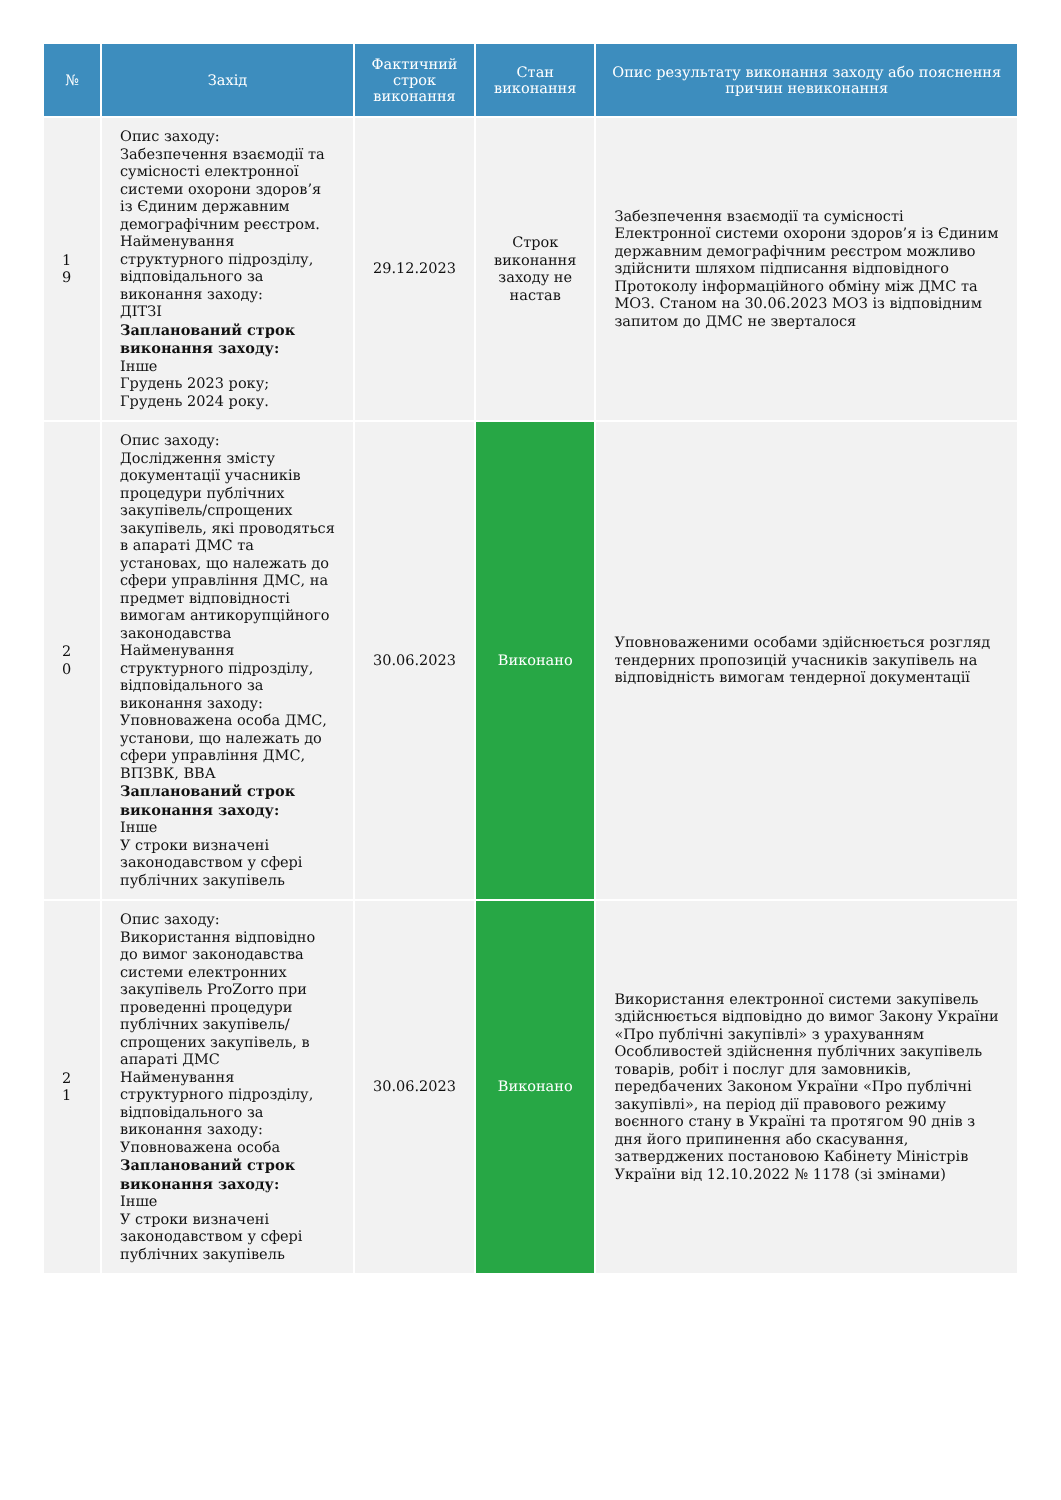| № | Захід | Фактичний строк виконання | Стан виконання | Опис результату виконання заходу або пояснення причин невиконання |
| --- | --- | --- | --- | --- |
| 1 9 | Опис заходу: Забезпечення взаємодії та сумісності електронної системи охорони здоров’я із Єдиним державним демографічним реєстром. Найменування структурного підрозділу, відповідального за виконання заходу: ДІТЗІ Запланований строк виконання заходу: Інше Грудень 2023 року; Грудень 2024 року. | 29.12.2023 | Строк виконання заходу не настав | Забезпечення взаємодії та сумісності Електронної системи охорони здоров’я із Єдиним державним демографічним реєстром можливо здійснити шляхом підписання відповідного Протоколу інформаційного обміну між ДМС та МОЗ. Станом на 30.06.2023 МОЗ із відповідним запитом до ДМС не зверталося |
| 2 0 | Опис заходу: Дослідження змісту документації учасників процедури публічних закупівель/спрощених закупівель, які проводяться в апараті ДМС та установах, що належать до сфери управління ДМС, на предмет відповідності вимогам антикорупційного законодавства Найменування структурного підрозділу, відповідального за виконання заходу: Уповноважена особа ДМС, установи, що належать до сфери управління ДМС, ВПЗВК, ВВА Запланований строк виконання заходу: Інше У строки визначені законодавством у сфері публічних закупівель | 30.06.2023 | Виконано | Уповноваженими особами здійснюється розгляд тендерних пропозицій учасників закупівель на відповідність вимогам тендерної документації |
| 2 1 | Опис заходу: Використання відповідно до вимог законодавства системи електронних закупівель ProZorro при проведенні процедури публічних закупівель/спрощених закупівель, в апараті ДМС Найменування структурного підрозділу, відповідального за виконання заходу: Уповноважена особа Запланований строк виконання заходу: Інше У строки визначені законодавством у сфері публічних закупівель | 30.06.2023 | Виконано | Використання електронної системи закупівель здійснюється відповідно до вимог Закону України «Про публічні закупівлі» з урахуванням Особливостей здійснення публічних закупівель товарів, робіт і послуг для замовників, передбачених Законом України «Про публічні закупівлі», на період дії правового режиму воєнного стану в Україні та протягом 90 днів з дня його припинення або скасування, затверджених постановою Кабінету Міністрів України від 12.10.2022 № 1178 (зі змінами) |